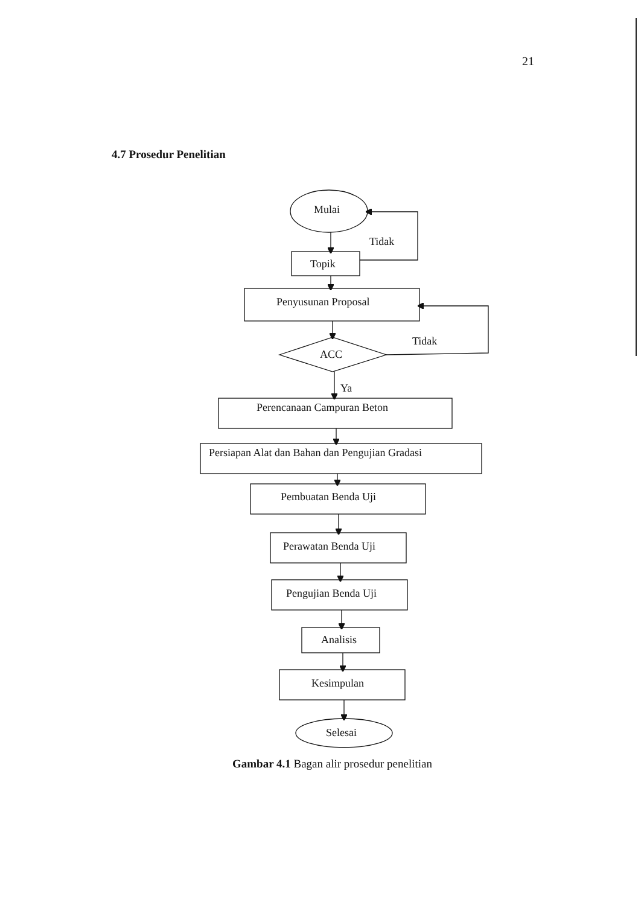21
4.7 Prosedur Penelitian
Mulai
Tidak
Topik
Penyusunan Proposal
Tidak
ACC
Ya
Perencanaan Campuran Beton
Persiapan Alat dan Bahan dan Pengujian Gradasi
Pembuatan Benda Uji
Perawatan Benda Uji
Pengujian Benda Uji
Analisis
Kesimpulan
Selesai
Gambar 4.1 Bagan alir prosedur penelitian